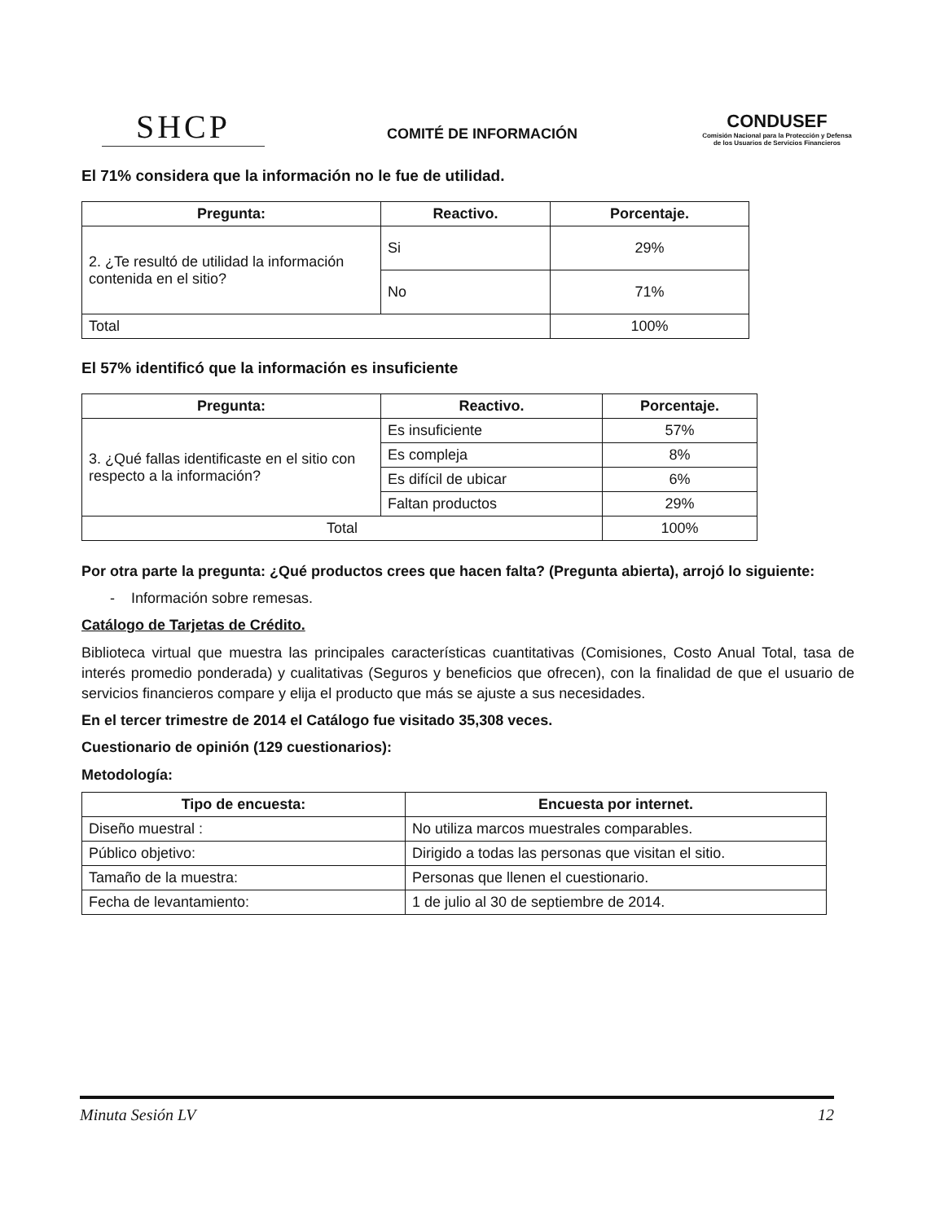SHCP
COMITÉ DE INFORMACIÓN
CONDUSEF
Comisión Nacional para la Protección y Defensa de los Usuarios de Servicios Financieros
El 71% considera que la información no le fue de utilidad.
| Pregunta: | Reactivo. | Porcentaje. |
| --- | --- | --- |
| 2. ¿Te resultó de utilidad la información contenida en el sitio? | Si | 29% |
| | No | 71% |
| Total | | 100% |
El 57% identificó que la información es insuficiente
| Pregunta: | Reactivo. | Porcentaje. |
| --- | --- | --- |
| 3. ¿Qué fallas identificaste en el sitio con respecto a la información? | Es insuficiente | 57% |
| | Es compleja | 8% |
| | Es difícil de ubicar | 6% |
| | Faltan productos | 29% |
| Total | | 100% |
Por otra parte la pregunta: ¿Qué productos crees que hacen falta? (Pregunta abierta), arrojó lo siguiente:
- Información sobre remesas.
Catálogo de Tarjetas de Crédito.
Biblioteca virtual que muestra las principales características cuantitativas (Comisiones, Costo Anual Total, tasa de interés promedio ponderada) y cualitativas (Seguros y beneficios que ofrecen), con la finalidad de que el usuario de servicios financieros compare y elija el producto que más se ajuste a sus necesidades.
En el tercer trimestre de 2014 el Catálogo fue visitado 35,308 veces.
Cuestionario de opinión (129 cuestionarios):
Metodología:
| Tipo de encuesta: | Encuesta por internet. |
| --- | --- |
| Diseño muestral : | No utiliza marcos muestrales comparables. |
| Público objetivo: | Dirigido a todas las personas que visitan el sitio. |
| Tamaño de la muestra: | Personas que llenen el cuestionario. |
| Fecha de levantamiento: | 1 de julio al 30 de septiembre de 2014. |
Minuta Sesión LV 12